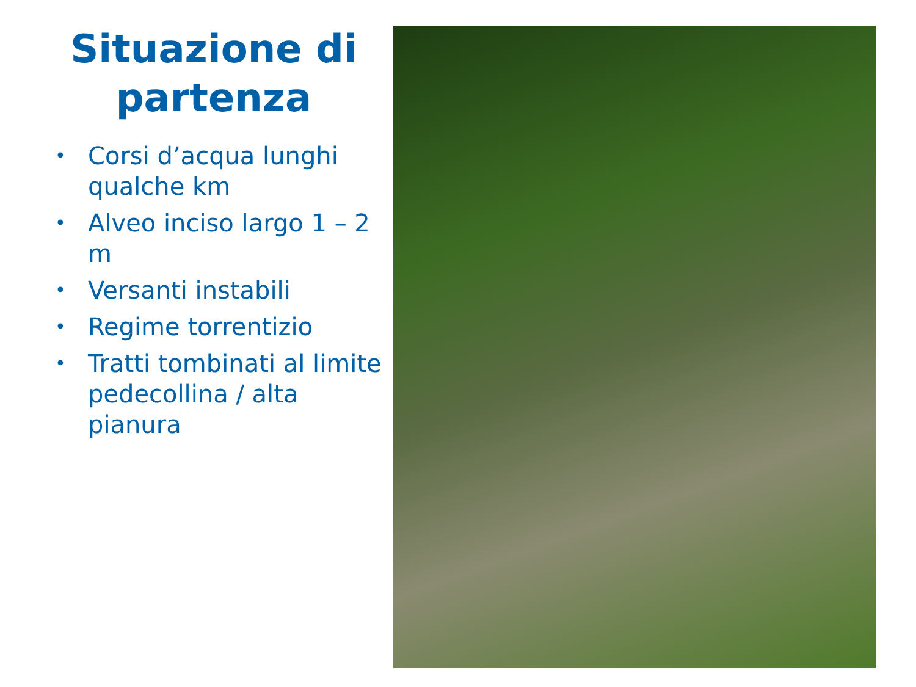Situazione di partenza
• Corsi d’acqua lunghi qualche km
• Alveo inciso largo 1 – 2 m
• Versanti instabili
• Regime torrentizio
• Tratti tombinati al limite pedecollina / alta pianura